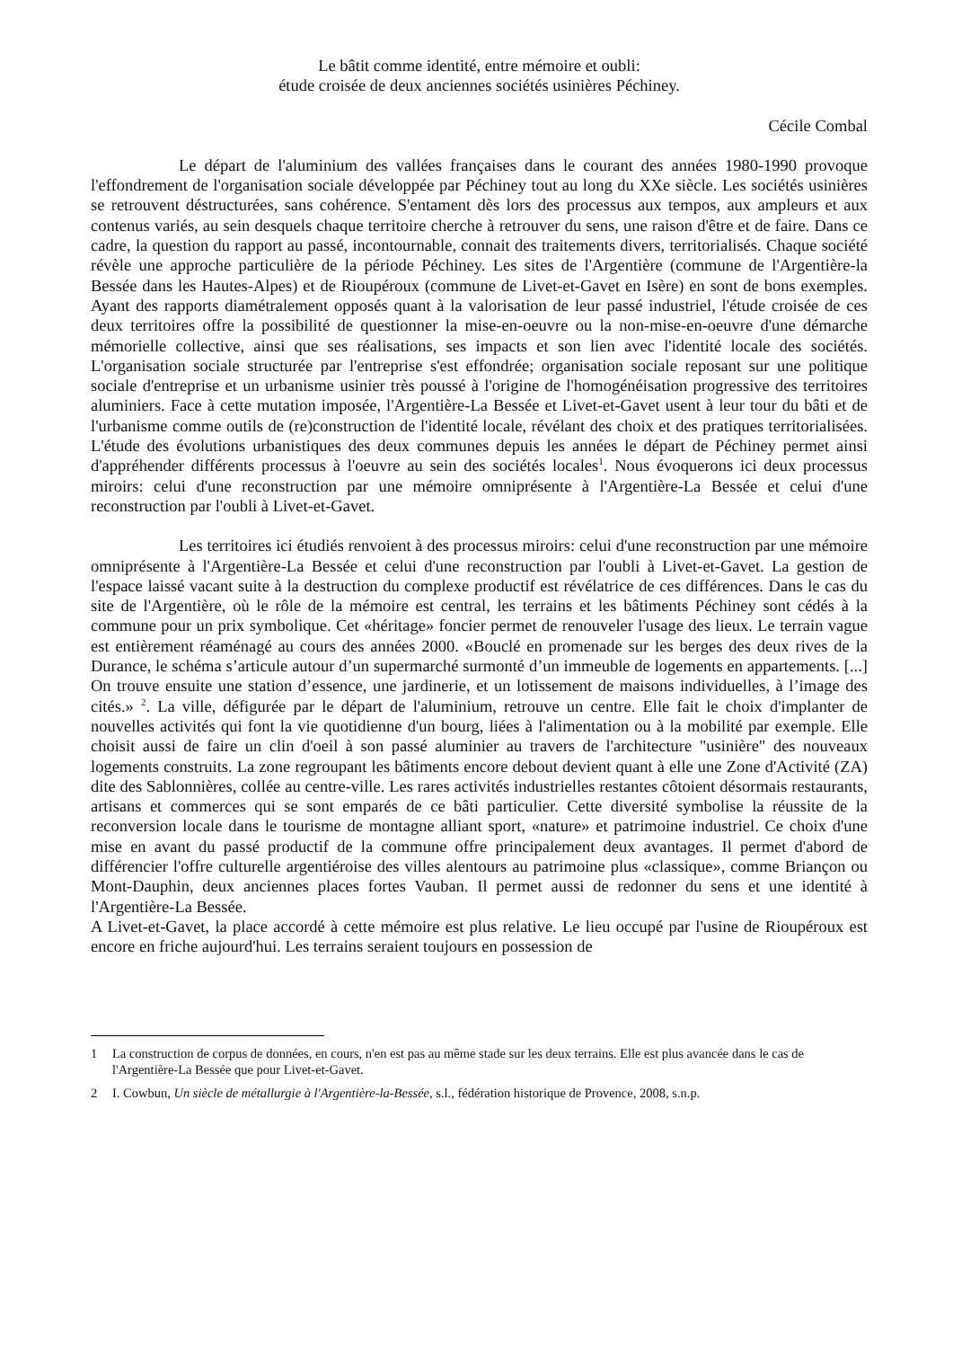Le bâtit comme identité, entre mémoire et oubli:
étude croisée de deux anciennes sociétés usinières Péchiney.
Cécile Combal
Le départ de l'aluminium des vallées françaises dans le courant des années 1980-1990 provoque l'effondrement de l'organisation sociale développée par Péchiney tout au long du XXe siècle. Les sociétés usinières se retrouvent déstructurées, sans cohérence. S'entament dès lors des processus aux tempos, aux ampleurs et aux contenus variés, au sein desquels chaque territoire cherche à retrouver du sens, une raison d'être et de faire. Dans ce cadre, la question du rapport au passé, incontournable, connait des traitements divers, territorialisés. Chaque société révèle une approche particulière de la période Péchiney. Les sites de l'Argentière (commune de l'Argentière-la Bessée dans les Hautes-Alpes) et de Rioupéroux (commune de Livet-et-Gavet en Isère) en sont de bons exemples. Ayant des rapports diamétralement opposés quant à la valorisation de leur passé industriel, l'étude croisée de ces deux territoires offre la possibilité de questionner la mise-en-oeuvre ou la non-mise-en-oeuvre d'une démarche mémorielle collective, ainsi que ses réalisations, ses impacts et son lien avec l'identité locale des sociétés. L'organisation sociale structurée par l'entreprise s'est effondrée; organisation sociale reposant sur une politique sociale d'entreprise et un urbanisme usinier très poussé à l'origine de l'homogénéisation progressive des territoires aluminiers. Face à cette mutation imposée, l'Argentière-La Bessée et Livet-et-Gavet usent à leur tour du bâti et de l'urbanisme comme outils de (re)construction de l'identité locale, révélant des choix et des pratiques territorialisées. L'étude des évolutions urbanistiques des deux communes depuis les années le départ de Péchiney permet ainsi d'appréhender différents processus à l'oeuvre au sein des sociétés locales<sup>1</sup>. Nous évoquerons ici deux processus miroirs: celui d'une reconstruction par une mémoire omniprésente à l'Argentière-La Bessée et celui d'une reconstruction par l'oubli à Livet-et-Gavet.
Les territoires ici étudiés renvoient à des processus miroirs: celui d'une reconstruction par une mémoire omniprésente à l'Argentière-La Bessée et celui d'une reconstruction par l'oubli à Livet-et-Gavet. La gestion de l'espace laissé vacant suite à la destruction du complexe productif est révélatrice de ces différences. Dans le cas du site de l'Argentière, où le rôle de la mémoire est central, les terrains et les bâtiments Péchiney sont cédés à la commune pour un prix symbolique. Cet «héritage» foncier permet de renouveler l'usage des lieux. Le terrain vague est entièrement réaménagé au cours des années 2000. «Bouclé en promenade sur les berges des deux rives de la Durance, le schéma s’articule autour d’un supermarché surmonté d’un immeuble de logements en appartements. [...] On trouve ensuite une station d’essence, une jardinerie, et un lotissement de maisons individuelles, à l’image des cités.» <sup>2</sup>. La ville, défigurée par le départ de l'aluminium, retrouve un centre. Elle fait le choix d'implanter de nouvelles activités qui font la vie quotidienne d'un bourg, liées à l'alimentation ou à la mobilité par exemple. Elle choisit aussi de faire un clin d'oeil à son passé aluminier au travers de l'architecture "usinière" des nouveaux logements construits. La zone regroupant les bâtiments encore debout devient quant à elle une Zone d'Activité (ZA) dite des Sablonnières, collée au centre-ville. Les rares activités industrielles restantes côtoient désormais restaurants, artisans et commerces qui se sont emparés de ce bâti particulier. Cette diversité symbolise la réussite de la reconversion locale dans le tourisme de montagne alliant sport, «nature» et patrimoine industriel. Ce choix d'une mise en avant du passé productif de la commune offre principalement deux avantages. Il permet d'abord de différencier l'offre culturelle argentiéroise des villes alentours au patrimoine plus «classique», comme Briançon ou Mont-Dauphin, deux anciennes places fortes Vauban. Il permet aussi de redonner du sens et une identité à l'Argentière-La Bessée.
A Livet-et-Gavet, la place accordé à cette mémoire est plus relative. Le lieu occupé par l'usine de Rioupéroux est encore en friche aujourd'hui. Les terrains seraient toujours en possession de
1 La construction de corpus de données, en cours, n'en est pas au même stade sur les deux terrains. Elle est plus avancée dans le cas de l'Argentière-La Bessée que pour Livet-et-Gavet.
2 I. Cowbun, Un siècle de métallurgie à l'Argentière-la-Bessée, s.l., fédération historique de Provence, 2008, s.n.p.